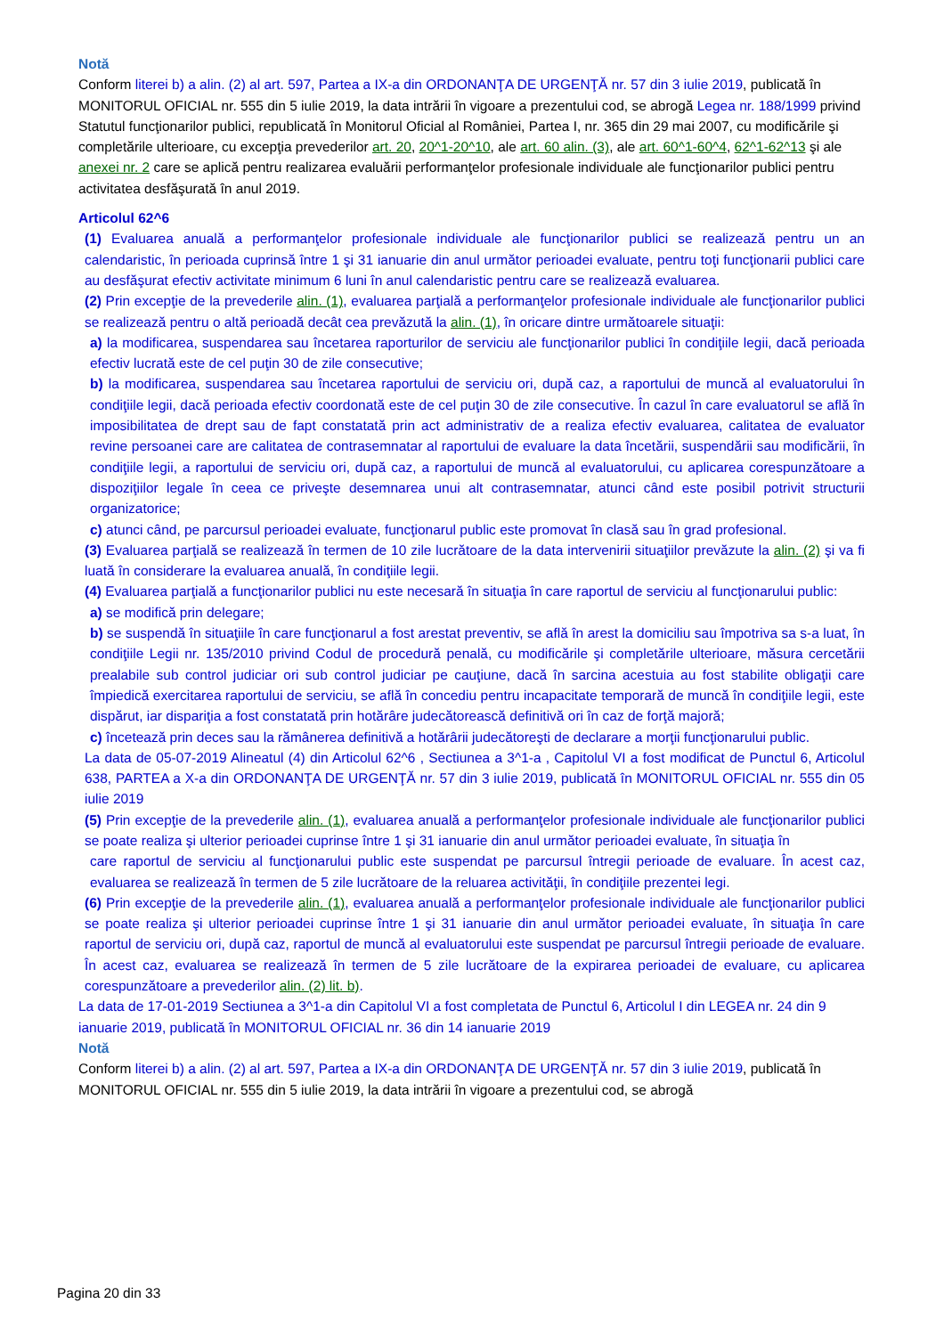Notă
Conform literei b) a alin. (2) al art. 597, Partea a IX-a din ORDONANŢA DE URGENŢĂ nr. 57 din 3 iulie 2019, publicată în MONITORUL OFICIAL nr. 555 din 5 iulie 2019, la data intrării în vigoare a prezentului cod, se abrogă Legea nr. 188/1999 privind Statutul funcţionarilor publici, republicată în Monitorul Oficial al României, Partea I, nr. 365 din 29 mai 2007, cu modificările şi completările ulterioare, cu excepţia prevederilor art. 20, 20^1-20^10, ale art. 60 alin. (3), ale art. 60^1-60^4, 62^1-62^13 şi ale anexei nr. 2 care se aplică pentru realizarea evaluării performanţelor profesionale individuale ale funcţionarilor publici pentru activitatea desfăşurată în anul 2019.
Articolul 62^6
(1) Evaluarea anuală a performanţelor profesionale individuale ale funcţionarilor publici se realizează pentru un an calendaristic, în perioada cuprinsă între 1 şi 31 ianuarie din anul următor perioadei evaluate, pentru toţi funcţionarii publici care au desfăşurat efectiv activitate minimum 6 luni în anul calendaristic pentru care se realizează evaluarea.
(2) Prin excepţie de la prevederile alin. (1), evaluarea parţială a performanţelor profesionale individuale ale funcţionarilor publici se realizează pentru o altă perioadă decât cea prevăzută la alin. (1), în oricare dintre următoarele situaţii:
a) la modificarea, suspendarea sau încetarea raporturilor de serviciu ale funcţionarilor publici în condiţiile legii, dacă perioada efectiv lucrată este de cel puţin 30 de zile consecutive;
b) la modificarea, suspendarea sau încetarea raportului de serviciu ori, după caz, a raportului de muncă al evaluatorului în condiţiile legii, dacă perioada efectiv coordonată este de cel puţin 30 de zile consecutive. În cazul în care evaluatorul se află în imposibilitatea de drept sau de fapt constatată prin act administrativ de a realiza efectiv evaluarea, calitatea de evaluator revine persoanei care are calitatea de contrasemnatar al raportului de evaluare la data încetării, suspendării sau modificării, în condiţiile legii, a raportului de serviciu ori, după caz, a raportului de muncă al evaluatorului, cu aplicarea corespunzătoare a dispoziţiilor legale în ceea ce priveşte desemnarea unui alt contrasemnatar, atunci când este posibil potrivit structurii organizatorice;
c) atunci când, pe parcursul perioadei evaluate, funcţionarul public este promovat în clasă sau în grad profesional.
(3) Evaluarea parţială se realizează în termen de 10 zile lucrătoare de la data intervenirii situaţiilor prevăzute la alin. (2) şi va fi luată în considerare la evaluarea anuală, în condiţiile legii.
(4) Evaluarea parţială a funcţionarilor publici nu este necesară în situaţia în care raportul de serviciu al funcţionarului public:
a) se modifică prin delegare;
b) se suspendă în situaţiile în care funcţionarul a fost arestat preventiv, se află în arest la domiciliu sau împotriva sa s-a luat, în condiţiile Legii nr. 135/2010 privind Codul de procedură penală, cu modificările şi completările ulterioare, măsura cercetării prealabile sub control judiciar ori sub control judiciar pe cauţiune, dacă în sarcina acestuia au fost stabilite obligaţii care împiedică exercitarea raportului de serviciu, se află în concediu pentru incapacitate temporară de muncă în condiţiile legii, este dispărut, iar dispariţia a fost constatată prin hotărâre judecătorească definitivă ori în caz de forţă majoră;
c) încetează prin deces sau la rămânerea definitivă a hotărârii judecătoreşti de declarare a morţii funcţionarului public.
La data de 05-07-2019 Alineatul (4) din Articolul 62^6 , Sectiunea a 3^1-a , Capitolul VI a fost modificat de Punctul 6, Articolul 638, PARTEA a X-a din ORDONANŢA DE URGENŢĂ nr. 57 din 3 iulie 2019, publicată în MONITORUL OFICIAL nr. 555 din 05 iulie 2019
(5) Prin excepţie de la prevederile alin. (1), evaluarea anuală a performanţelor profesionale individuale ale funcţionarilor publici se poate realiza şi ulterior perioadei cuprinse între 1 şi 31 ianuarie din anul următor perioadei evaluate, în situaţia în
care raportul de serviciu al funcţionarului public este suspendat pe parcursul întregii perioade de evaluare. În acest caz, evaluarea se realizează în termen de 5 zile lucrătoare de la reluarea activităţii, în condiţiile prezentei legi.
(6) Prin excepţie de la prevederile alin. (1), evaluarea anuală a performanţelor profesionale individuale ale funcţionarilor publici se poate realiza şi ulterior perioadei cuprinse între 1 şi 31 ianuarie din anul următor perioadei evaluate, în situaţia în care raportul de serviciu ori, după caz, raportul de muncă al evaluatorului este suspendat pe parcursul întregii perioade de evaluare. În acest caz, evaluarea se realizează în termen de 5 zile lucrătoare de la expirarea perioadei de evaluare, cu aplicarea corespunzătoare a prevederilor alin. (2) lit. b).
La data de 17-01-2019 Sectiunea a 3^1-a din Capitolul VI a fost completata de Punctul 6, Articolul I din LEGEA nr. 24 din 9 ianuarie 2019, publicată în MONITORUL OFICIAL nr. 36 din 14 ianuarie 2019
Notă
Conform literei b) a alin. (2) al art. 597, Partea a IX-a din ORDONANŢA DE URGENŢĂ nr. 57 din 3 iulie 2019, publicată în MONITORUL OFICIAL nr. 555 din 5 iulie 2019, la data intrării în vigoare a prezentului cod, se abrogă
Pagina 20 din 33